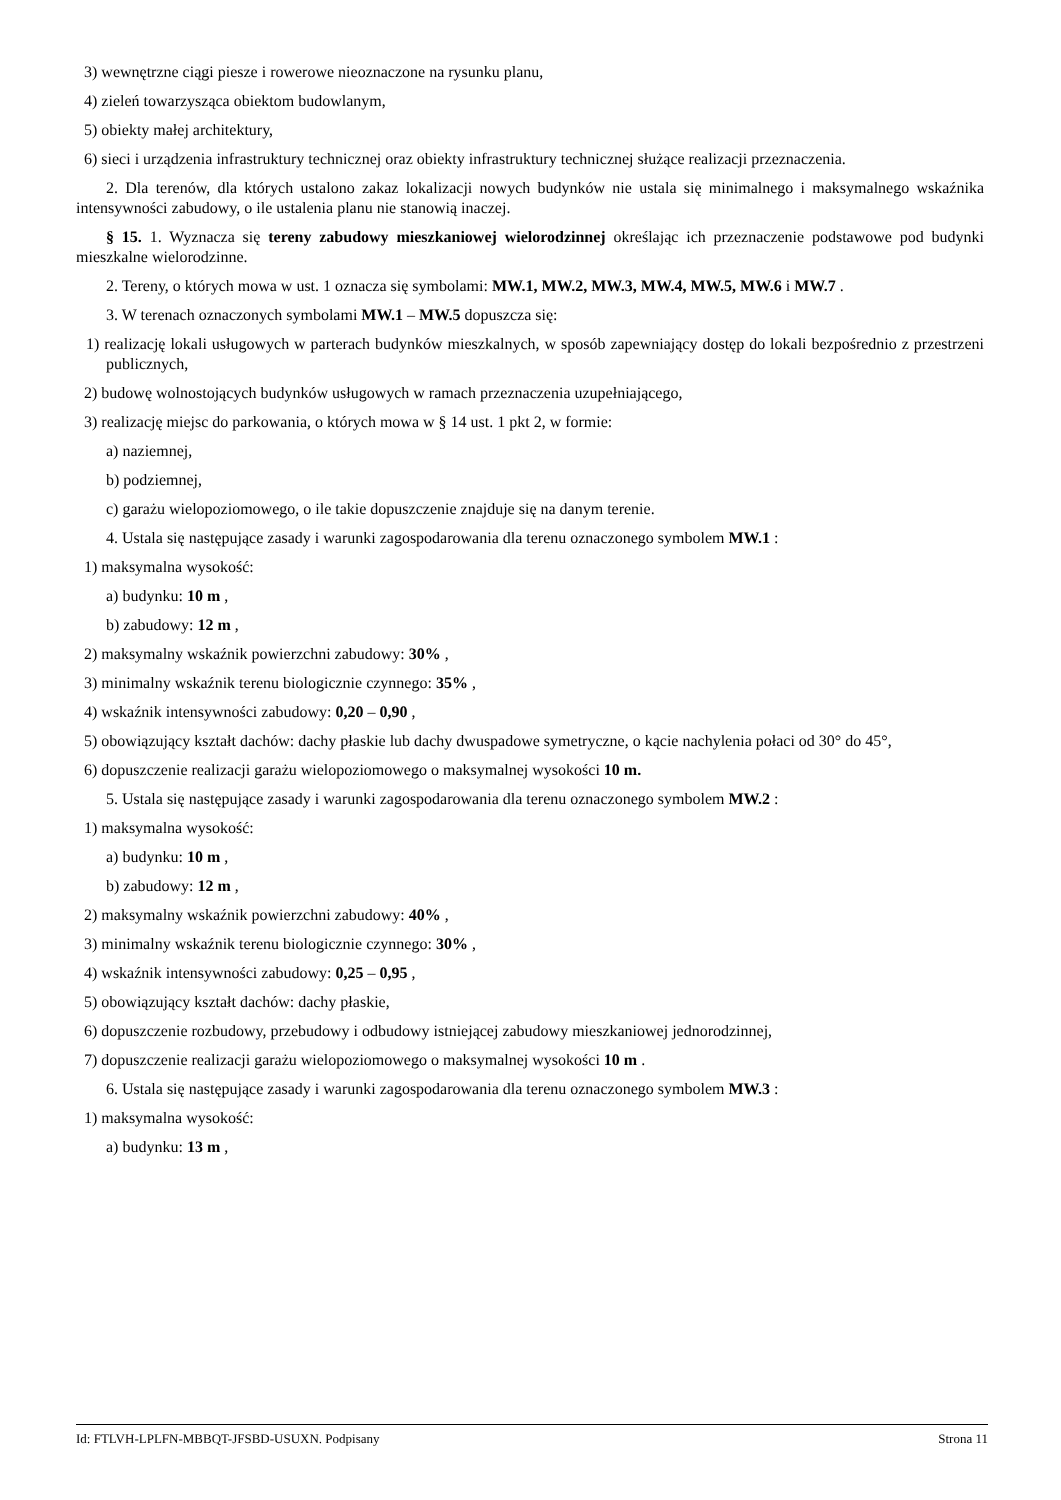3) wewnętrzne ciągi piesze i rowerowe nieoznaczone na rysunku planu,
4) zieleń towarzysząca obiektom budowlanym,
5) obiekty małej architektury,
6) sieci i urządzenia infrastruktury technicznej oraz obiekty infrastruktury technicznej służące realizacji przeznaczenia.
2. Dla terenów, dla których ustalono zakaz lokalizacji nowych budynków nie ustala się minimalnego i maksymalnego wskaźnika intensywności zabudowy, o ile ustalenia planu nie stanowią inaczej.
§ 15. 1. Wyznacza się tereny zabudowy mieszkaniowej wielorodzinnej określając ich przeznaczenie podstawowe pod budynki mieszkalne wielorodzinne.
2. Tereny, o których mowa w ust. 1 oznacza się symbolami: MW.1, MW.2, MW.3, MW.4, MW.5, MW.6 i MW.7 .
3. W terenach oznaczonych symbolami MW.1 – MW.5 dopuszcza się:
1) realizację lokali usługowych w parterach budynków mieszkalnych, w sposób zapewniający dostęp do lokali bezpośrednio z przestrzeni publicznych,
2) budowę wolnostojących budynków usługowych w ramach przeznaczenia uzupełniającego,
3) realizację miejsc do parkowania, o których mowa w § 14 ust. 1 pkt 2, w formie:
a) naziemnej,
b) podziemnej,
c) garażu wielopoziomowego, o ile takie dopuszczenie znajduje się na danym terenie.
4. Ustala się następujące zasady i warunki zagospodarowania dla terenu oznaczonego symbolem MW.1 :
1) maksymalna wysokość:
a) budynku: 10 m ,
b) zabudowy: 12 m ,
2) maksymalny wskaźnik powierzchni zabudowy: 30% ,
3) minimalny wskaźnik terenu biologicznie czynnego: 35% ,
4) wskaźnik intensywności zabudowy: 0,20 – 0,90 ,
5) obowiązujący kształt dachów: dachy płaskie lub dachy dwuspadowe symetryczne, o kącie nachylenia połaci od 30° do 45°,
6) dopuszczenie realizacji garażu wielopoziomowego o maksymalnej wysokości 10 m.
5. Ustala się następujące zasady i warunki zagospodarowania dla terenu oznaczonego symbolem MW.2 :
1) maksymalna wysokość:
a) budynku: 10 m ,
b) zabudowy: 12 m ,
2) maksymalny wskaźnik powierzchni zabudowy: 40% ,
3) minimalny wskaźnik terenu biologicznie czynnego: 30% ,
4) wskaźnik intensywności zabudowy: 0,25 – 0,95 ,
5) obowiązujący kształt dachów: dachy płaskie,
6) dopuszczenie rozbudowy, przebudowy i odbudowy istniejącej zabudowy mieszkaniowej jednorodzinnej,
7) dopuszczenie realizacji garażu wielopoziomowego o maksymalnej wysokości 10 m .
6. Ustala się następujące zasady i warunki zagospodarowania dla terenu oznaczonego symbolem MW.3 :
1) maksymalna wysokość:
a) budynku: 13 m ,
Id: FTLVH-LPLFN-MBBQT-JFSBD-USUXN. Podpisany Strona 11